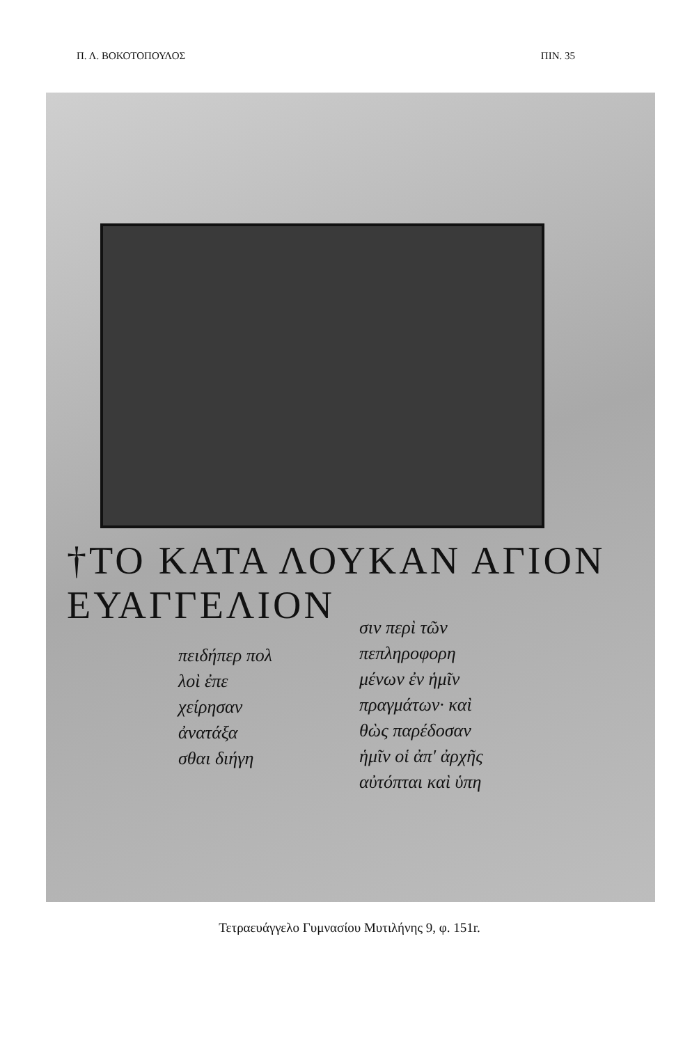Π. Λ. ΒΟΚΟΤΟΠΟΥΛΟΣ ΠΙΝ. 35
†ΤΟ ΚΑΤΑ ΛΟΥΚΑΝ ΑΓΙΟΝ ΕΥΑΓΓΕΛΙΟΝ
πειδήπερ πολ
λοὶ ἐπε
χείρησαν
ἀνατάξα
σθαι διήγη
σιν περὶ τῶν
πεπληροφορη
μένων ἐν ἡμῖν
πραγμάτων· καὶ
θὼς παρέδοσαν
ἡμῖν οἱ ἀπ' ἀρχῆς
αὐτόπται καὶ ὑπη
Τετραευάγγελο Γυμνασίου Μυτιλήνης 9, φ. 151r.